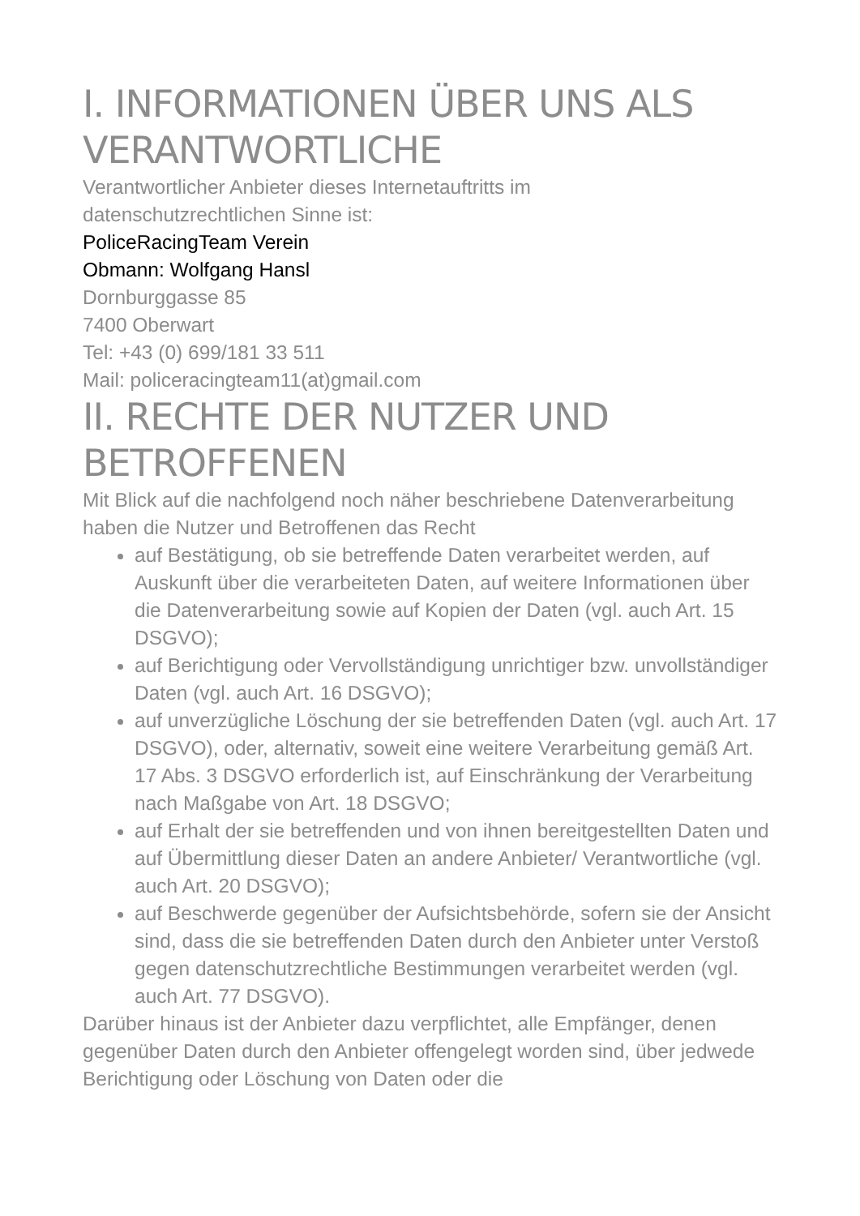I. INFORMATIONEN ÜBER UNS ALS VERANTWORTLICHE
Verantwortlicher Anbieter dieses Internetauftritts im
datenschutzrechtlichen Sinne ist:
PoliceRacingTeam Verein
Obmann: Wolfgang Hansl
Dornburggasse 85
7400 Oberwart
Tel: +43 (0) 699/181 33 511
Mail: policeracingteam11(at)gmail.com
II. RECHTE DER NUTZER UND BETROFFENEN
Mit Blick auf die nachfolgend noch näher beschriebene Datenverarbeitung haben die Nutzer und Betroffenen das Recht
auf Bestätigung, ob sie betreffende Daten verarbeitet werden, auf Auskunft über die verarbeiteten Daten, auf weitere Informationen über die Datenverarbeitung sowie auf Kopien der Daten (vgl. auch Art. 15 DSGVO);
auf Berichtigung oder Vervollständigung unrichtiger bzw. unvollständiger Daten (vgl. auch Art. 16 DSGVO);
auf unverzügliche Löschung der sie betreffenden Daten (vgl. auch Art. 17 DSGVO), oder, alternativ, soweit eine weitere Verarbeitung gemäß Art. 17 Abs. 3 DSGVO erforderlich ist, auf Einschränkung der Verarbeitung nach Maßgabe von Art. 18 DSGVO;
auf Erhalt der sie betreffenden und von ihnen bereitgestellten Daten und auf Übermittlung dieser Daten an andere Anbieter/ Verantwortliche (vgl. auch Art. 20 DSGVO);
auf Beschwerde gegenüber der Aufsichtsbehörde, sofern sie der Ansicht sind, dass die sie betreffenden Daten durch den Anbieter unter Verstoß gegen datenschutzrechtliche Bestimmungen verarbeitet werden (vgl. auch Art. 77 DSGVO).
Darüber hinaus ist der Anbieter dazu verpflichtet, alle Empfänger, denen gegenüber Daten durch den Anbieter offengelegt worden sind, über jedwede Berichtigung oder Löschung von Daten oder die